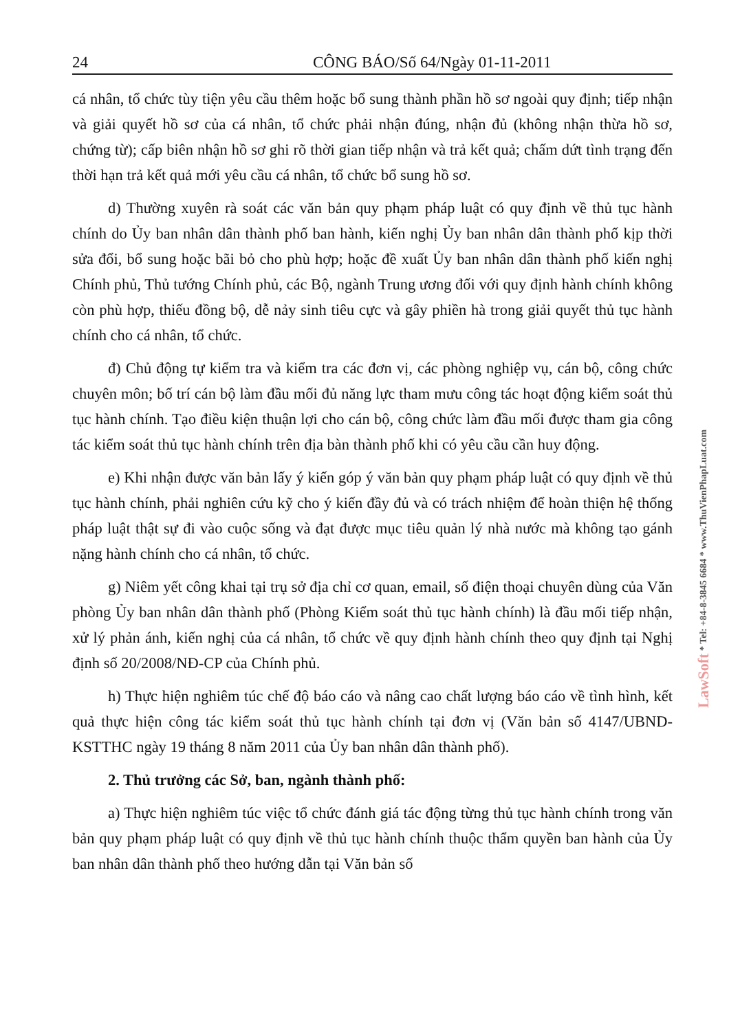24 CÔNG BÁO/Số 64/Ngày 01-11-2011
cá nhân, tổ chức tùy tiện yêu cầu thêm hoặc bổ sung thành phần hồ sơ ngoài quy định; tiếp nhận và giải quyết hồ sơ của cá nhân, tổ chức phải nhận đúng, nhận đủ (không nhận thừa hồ sơ, chứng từ); cấp biên nhận hồ sơ ghi rõ thời gian tiếp nhận và trả kết quả; chấm dứt tình trạng đến thời hạn trả kết quả mới yêu cầu cá nhân, tổ chức bổ sung hồ sơ.
d) Thường xuyên rà soát các văn bản quy phạm pháp luật có quy định về thủ tục hành chính do Ủy ban nhân dân thành phố ban hành, kiến nghị Ủy ban nhân dân thành phố kịp thời sửa đổi, bổ sung hoặc bãi bỏ cho phù hợp; hoặc đề xuất Ủy ban nhân dân thành phố kiến nghị Chính phủ, Thủ tướng Chính phủ, các Bộ, ngành Trung ương đối với quy định hành chính không còn phù hợp, thiếu đồng bộ, dễ nảy sinh tiêu cực và gây phiền hà trong giải quyết thủ tục hành chính cho cá nhân, tổ chức.
đ) Chủ động tự kiểm tra và kiểm tra các đơn vị, các phòng nghiệp vụ, cán bộ, công chức chuyên môn; bố trí cán bộ làm đầu mối đủ năng lực tham mưu công tác hoạt động kiểm soát thủ tục hành chính. Tạo điều kiện thuận lợi cho cán bộ, công chức làm đầu mối được tham gia công tác kiểm soát thủ tục hành chính trên địa bàn thành phố khi có yêu cầu cần huy động.
e) Khi nhận được văn bản lấy ý kiến góp ý văn bản quy phạm pháp luật có quy định về thủ tục hành chính, phải nghiên cứu kỹ cho ý kiến đầy đủ và có trách nhiệm để hoàn thiện hệ thống pháp luật thật sự đi vào cuộc sống và đạt được mục tiêu quản lý nhà nước mà không tạo gánh nặng hành chính cho cá nhân, tổ chức.
g) Niêm yết công khai tại trụ sở địa chỉ cơ quan, email, số điện thoại chuyên dùng của Văn phòng Ủy ban nhân dân thành phố (Phòng Kiểm soát thủ tục hành chính) là đầu mối tiếp nhận, xử lý phản ánh, kiến nghị của cá nhân, tổ chức về quy định hành chính theo quy định tại Nghị định số 20/2008/NĐ-CP của Chính phủ.
h) Thực hiện nghiêm túc chế độ báo cáo và nâng cao chất lượng báo cáo về tình hình, kết quả thực hiện công tác kiểm soát thủ tục hành chính tại đơn vị (Văn bản số 4147/UBND-KSTTHC ngày 19 tháng 8 năm 2011 của Ủy ban nhân dân thành phố).
2. Thủ trưởng các Sở, ban, ngành thành phố:
a) Thực hiện nghiêm túc việc tổ chức đánh giá tác động từng thủ tục hành chính trong văn bản quy phạm pháp luật có quy định về thủ tục hành chính thuộc thẩm quyền ban hành của Ủy ban nhân dân thành phố theo hướng dẫn tại Văn bản số
LawSoft * Tel: +84-8-3845 6684 * www.ThuVienPhapLuat.com